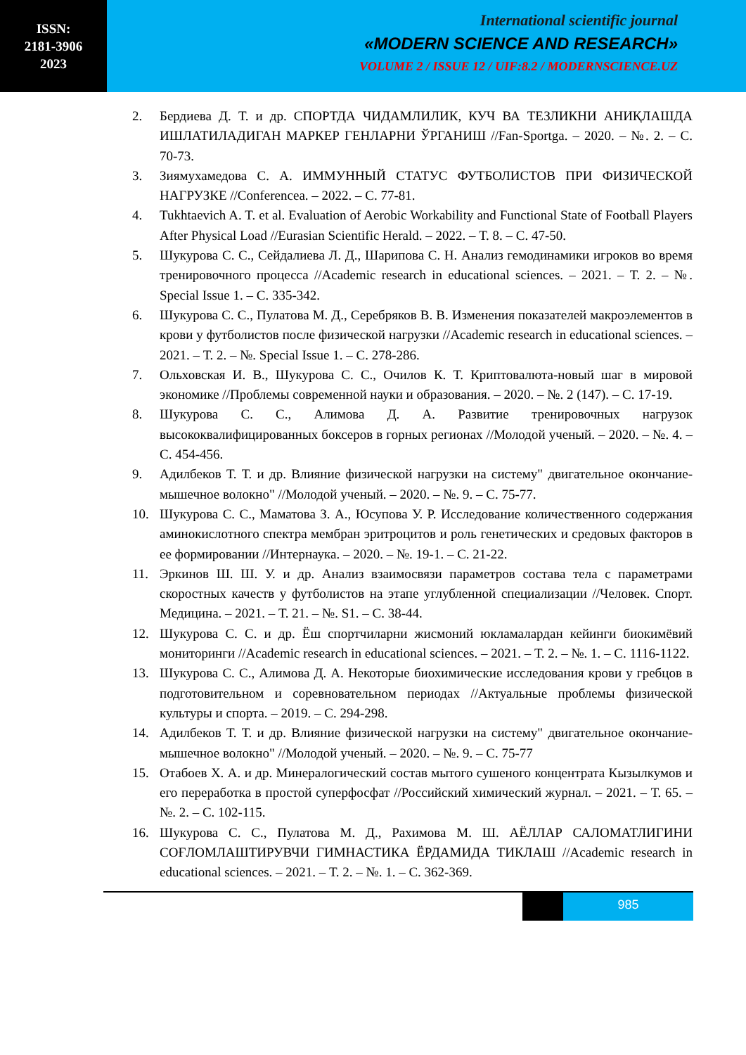ISSN:
2181-3906
2023
International scientific journal
«MODERN SCIENCE AND RESEARCH»
VOLUME 2 / ISSUE 12 / UIF:8.2 / MODERNSCIENCE.UZ
2. Бердиева Д. Т. и др. СПОРТДА ЧИДАМЛИЛИК, КУЧ ВА ТЕЗЛИКНИ АНИҚЛАШДА ИШЛАТИЛАДИГАН МАРКЕР ГЕНЛАРНИ ЎРГАНИШ //Fan-Sportga. – 2020. – №. 2. – С. 70-73.
3. Зиямухамедова С. А. ИММУННЫЙ СТАТУС ФУТБОЛИСТОВ ПРИ ФИЗИЧЕСКОЙ НАГРУЗКЕ //Conferencea. – 2022. – С. 77-81.
4. Tukhtaevich A. T. et al. Evaluation of Aerobic Workability and Functional State of Football Players After Physical Load //Eurasian Scientific Herald. – 2022. – Т. 8. – С. 47-50.
5. Шукурова С. С., Сейдалиева Л. Д., Шарипова С. Н. Анализ гемодинамики игроков во время тренировочного процесса //Academic research in educational sciences. – 2021. – Т. 2. – №. Special Issue 1. – С. 335-342.
6. Шукурова С. С., Пулатова М. Д., Серебряков В. В. Изменения показателей макроэлементов в крови у футболистов после физической нагрузки //Academic research in educational sciences. – 2021. – Т. 2. – №. Special Issue 1. – С. 278-286.
7. Ольховская И. В., Шукурова С. С., Очилов К. Т. Криптовалюта-новый шаг в мировой экономике //Проблемы современной науки и образования. – 2020. – №. 2 (147). – С. 17-19.
8. Шукурова С. С., Алимова Д. А. Развитие тренировочных нагрузок высококвалифицированных боксеров в горных регионах //Молодой ученый. – 2020. – №. 4. – С. 454-456.
9. Адилбеков Т. Т. и др. Влияние физической нагрузки на систему" двигательное окончание-мышечное волокно" //Молодой ученый. – 2020. – №. 9. – С. 75-77.
10. Шукурова С. С., Маматова З. А., Юсупова У. Р. Исследование количественного содержания аминокислотного спектра мембран эритроцитов и роль генетических и средовых факторов в ее формировании //Интернаука. – 2020. – №. 19-1. – С. 21-22.
11. Эркинов Ш. Ш. У. и др. Анализ взаимосвязи параметров состава тела с параметрами скоростных качеств у футболистов на этапе углубленной специализации //Человек. Спорт. Медицина. – 2021. – Т. 21. – №. S1. – С. 38-44.
12. Шукурова С. С. и др. Ёш спортчиларни жисмоний юкламалардан кейинги биокимёвий мониторинги //Academic research in educational sciences. – 2021. – Т. 2. – №. 1. – С. 1116-1122.
13. Шукурова С. С., Алимова Д. А. Некоторые биохимические исследования крови у гребцов в подготовительном и соревновательном периодах //Актуальные проблемы физической культуры и спорта. – 2019. – С. 294-298.
14. Адилбеков Т. Т. и др. Влияние физической нагрузки на систему" двигательное окончание-мышечное волокно" //Молодой ученый. – 2020. – №. 9. – С. 75-77
15. Отабоев Х. А. и др. Минералогический состав мытого сушеного концентрата Кызылкумов и его переработка в простой суперфосфат //Российский химический журнал. – 2021. – Т. 65. – №. 2. – С. 102-115.
16. Шукурова С. С., Пулатова М. Д., Рахимова М. Ш. АЁЛЛАР САЛОМАТЛИГИНИ СОҒЛОМЛАШТИРУВЧИ ГИМНАСТИКА ЁРДАМИДА ТИКЛАШ //Academic research in educational sciences. – 2021. – Т. 2. – №. 1. – С. 362-369.
985